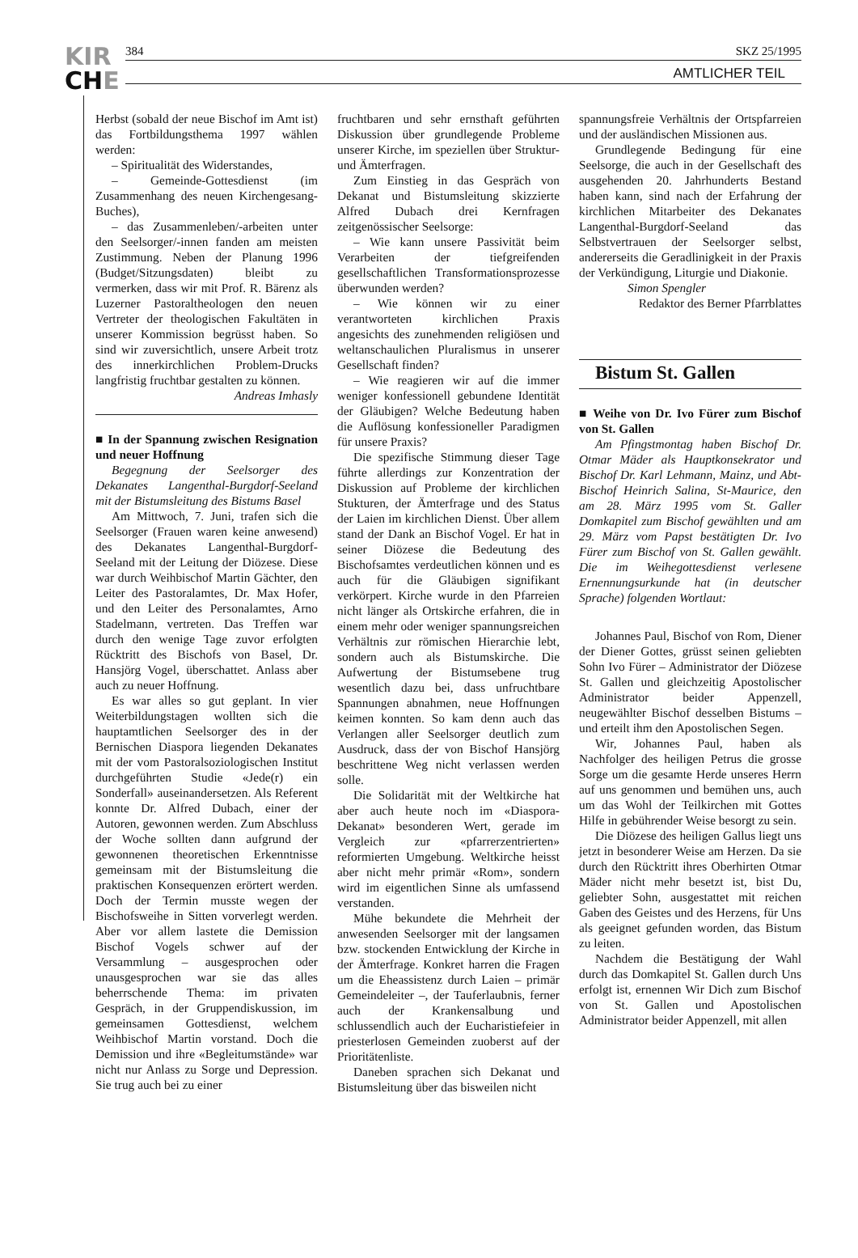KIR
CHE
384 SKZ 25/1995
AMTLICHER TEIL
Herbst (sobald der neue Bischof im Amt ist) das Fortbildungsthema 1997 wählen werden:
– Spiritualität des Widerstandes,
– Gemeinde-Gottesdienst (im Zusammenhang des neuen Kirchengesang-Buches),
– das Zusammenleben/-arbeiten unter den Seelsorger/-innen fanden am meisten Zustimmung. Neben der Planung 1996 (Budget/Sitzungsdaten) bleibt zu vermerken, dass wir mit Prof. R. Bärenz als Luzerner Pastoraltheologen den neuen Vertreter der theologischen Fakultäten in unserer Kommission begrüsst haben. So sind wir zuversichtlich, unsere Arbeit trotz des innerkirchlichen Problem-Drucks langfristig fruchtbar gestalten zu können.
Andreas Imhasly
■ In der Spannung zwischen Resignation und neuer Hoffnung
Begegnung der Seelsorger des Dekanates Langenthal-Burgdorf-Seeland mit der Bistumsleitung des Bistums Basel
Am Mittwoch, 7. Juni, trafen sich die Seelsorger (Frauen waren keine anwesend) des Dekanates Langenthal-Burgdorf-Seeland mit der Leitung der Diözese. Diese war durch Weihbischof Martin Gächter, den Leiter des Pastoralamtes, Dr. Max Hofer, und den Leiter des Personalamtes, Arno Stadelmann, vertreten. Das Treffen war durch den wenige Tage zuvor erfolgten Rücktritt des Bischofs von Basel, Dr. Hansjörg Vogel, überschattet. Anlass aber auch zu neuer Hoffnung.
Es war alles so gut geplant. In vier Weiterbildungstagen wollten sich die hauptamtlichen Seelsorger des in der Bernischen Diaspora liegenden Dekanates mit der vom Pastoralsoziologischen Institut durchgeführten Studie «Jede(r) ein Sonderfall» auseinandersetzen. Als Referent konnte Dr. Alfred Dubach, einer der Autoren, gewonnen werden. Zum Abschluss der Woche sollten dann aufgrund der gewonnenen theoretischen Erkenntnisse gemeinsam mit der Bistumsleitung die praktischen Konsequenzen erörtert werden. Doch der Termin musste wegen der Bischofsweihe in Sitten vorverlegt werden. Aber vor allem lastete die Demission Bischof Vogels schwer auf der Versammlung – ausgesprochen oder unausgesprochen war sie das alles beherrschende Thema: im privaten Gespräch, in der Gruppendiskussion, im gemeinsamen Gottesdienst, welchem Weihbischof Martin vorstand. Doch die Demission und ihre «Begleitumstände» war nicht nur Anlass zu Sorge und Depression. Sie trug auch bei zu einer
fruchtbaren und sehr ernsthaft geführten Diskussion über grundlegende Probleme unserer Kirche, im speziellen über Struktur- und Ämterfragen.
Zum Einstieg in das Gespräch von Dekanat und Bistumsleitung skizzierte Alfred Dubach drei Kernfragen zeitgenössischer Seelsorge:
– Wie kann unsere Passivität beim Verarbeiten der tiefgreifenden gesellschaftlichen Transformationsprozesse überwunden werden?
– Wie können wir zu einer verantworteten kirchlichen Praxis angesichts des zunehmenden religiösen und weltanschaulichen Pluralismus in unserer Gesellschaft finden?
– Wie reagieren wir auf die immer weniger konfessionell gebundene Identität der Gläubigen? Welche Bedeutung haben die Auflösung konfessioneller Paradigmen für unsere Praxis?
Die spezifische Stimmung dieser Tage führte allerdings zur Konzentration der Diskussion auf Probleme der kirchlichen Stukturen, der Ämterfrage und des Status der Laien im kirchlichen Dienst. Über allem stand der Dank an Bischof Vogel. Er hat in seiner Diözese die Bedeutung des Bischofsamtes verdeutlichen können und es auch für die Gläubigen signifikant verkörpert. Kirche wurde in den Pfarreien nicht länger als Ortskirche erfahren, die in einem mehr oder weniger spannungsreichen Verhältnis zur römischen Hierarchie lebt, sondern auch als Bistumskirche. Die Aufwertung der Bistumsebene trug wesentlich dazu bei, dass unfruchtbare Spannungen abnahmen, neue Hoffnungen keimen konnten. So kam denn auch das Verlangen aller Seelsorger deutlich zum Ausdruck, dass der von Bischof Hansjörg beschrittene Weg nicht verlassen werden solle.
Die Solidarität mit der Weltkirche hat aber auch heute noch im «Diaspora-Dekanat» besonderen Wert, gerade im Vergleich zur «pfarrerzentrierten» reformierten Umgebung. Weltkirche heisst aber nicht mehr primär «Rom», sondern wird im eigentlichen Sinne als umfassend verstanden.
Mühe bekundete die Mehrheit der anwesenden Seelsorger mit der langsamen bzw. stockenden Entwicklung der Kirche in der Ämterfrage. Konkret harren die Fragen um die Eheassistenz durch Laien – primär Gemeindeleiter –, der Tauferlaubnis, ferner auch der Krankensalbung und schlussendlich auch der Eucharistiefeier in priesterlosen Gemeinden zuoberst auf der Prioritätenliste.
Daneben sprachen sich Dekanat und Bistumsleitung über das bisweilen nicht
spannungsfreie Verhältnis der Ortspfarreien und der ausländischen Missionen aus.
Grundlegende Bedingung für eine Seelsorge, die auch in der Gesellschaft des ausgehenden 20. Jahrhunderts Bestand haben kann, sind nach der Erfahrung der kirchlichen Mitarbeiter des Dekanates Langenthal-Burgdorf-Seeland das Selbstvertrauen der Seelsorger selbst, andererseits die Geradlinigkeit in der Praxis der Verkündigung, Liturgie und Diakonie.
Simon Spengler
Redaktor des Berner Pfarrblattes
Bistum St. Gallen
■ Weihe von Dr. Ivo Fürer zum Bischof von St. Gallen
Am Pfingstmontag haben Bischof Dr. Otmar Mäder als Hauptkonsekrator und Bischof Dr. Karl Lehmann, Mainz, und Abt-Bischof Heinrich Salina, St-Maurice, den am 28. März 1995 vom St. Galler Domkapitel zum Bischof gewählten und am 29. März vom Papst bestätigten Dr. Ivo Fürer zum Bischof von St. Gallen gewählt. Die im Weihegottesdienst verlesene Ernennungsurkunde hat (in deutscher Sprache) folgenden Wortlaut:
Johannes Paul, Bischof von Rom, Diener der Diener Gottes, grüsst seinen geliebten Sohn Ivo Fürer – Administrator der Diözese St. Gallen und gleichzeitig Apostolischer Administrator beider Appenzell, neugewählter Bischof desselben Bistums – und erteilt ihm den Apostolischen Segen.
Wir, Johannes Paul, haben als Nachfolger des heiligen Petrus die grosse Sorge um die gesamte Herde unseres Herrn auf uns genommen und bemühen uns, auch um das Wohl der Teilkirchen mit Gottes Hilfe in gebührender Weise besorgt zu sein.
Die Diözese des heiligen Gallus liegt uns jetzt in besonderer Weise am Herzen. Da sie durch den Rücktritt ihres Oberhirten Otmar Mäder nicht mehr besetzt ist, bist Du, geliebter Sohn, ausgestattet mit reichen Gaben des Geistes und des Herzens, für Uns als geeignet gefunden worden, das Bistum zu leiten.
Nachdem die Bestätigung der Wahl durch das Domkapitel St. Gallen durch Uns erfolgt ist, ernennen Wir Dich zum Bischof von St. Gallen und Apostolischen Administrator beider Appenzell, mit allen